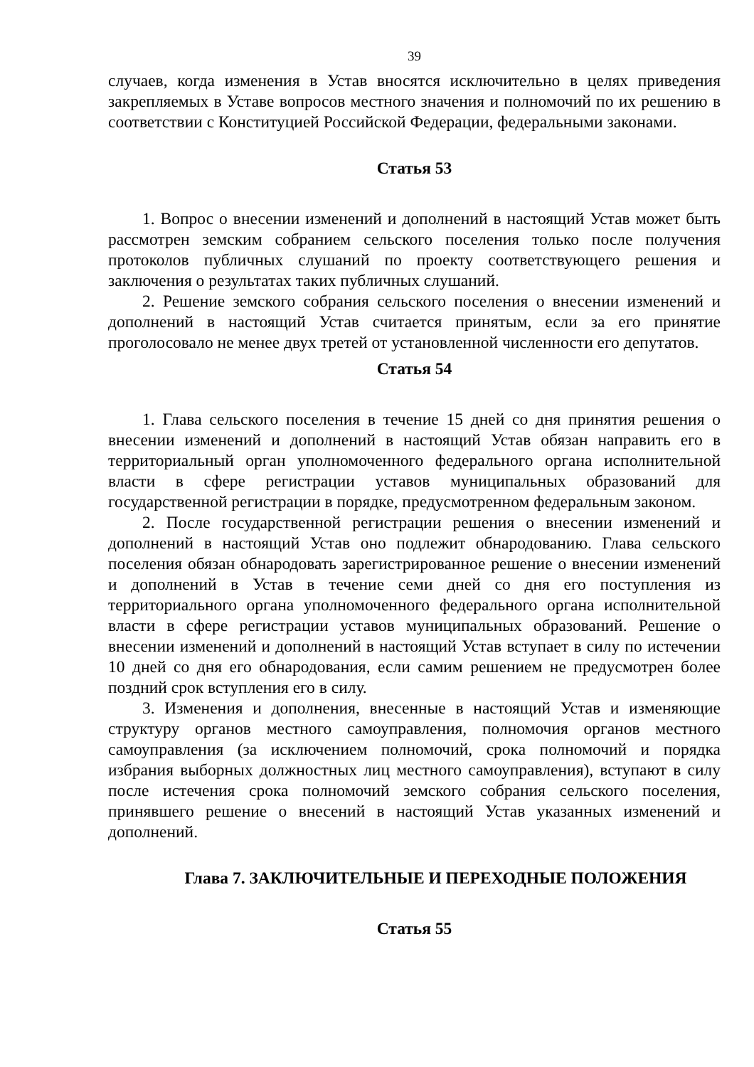39
случаев, когда изменения в Устав вносятся исключительно в целях приведения закрепляемых в Уставе вопросов местного значения и полномочий по их решению в соответствии с Конституцией Российской Федерации, федеральными законами.
Статья 53
1. Вопрос о внесении изменений и дополнений в настоящий Устав может быть рассмотрен земским собранием сельского поселения только после получения протоколов публичных слушаний по проекту соответствующего решения и заключения о результатах таких публичных слушаний.
2. Решение земского собрания сельского поселения о внесении изменений и дополнений в настоящий Устав считается принятым, если за его принятие проголосовало не менее двух третей от установленной численности его депутатов.
Статья 54
1. Глава сельского поселения в течение 15 дней со дня принятия решения о внесении изменений и дополнений в настоящий Устав обязан направить его в территориальный орган уполномоченного федерального органа исполнительной власти в сфере регистрации уставов муниципальных образований для государственной регистрации в порядке, предусмотренном федеральным законом.
2. После государственной регистрации решения о внесении изменений и дополнений в настоящий Устав оно подлежит обнародованию. Глава сельского поселения обязан обнародовать зарегистрированное решение о внесении изменений и дополнений в Устав в течение семи дней со дня его поступления из территориального органа уполномоченного федерального органа исполнительной власти в сфере регистрации уставов муниципальных образований. Решение о внесении изменений и дополнений в настоящий Устав вступает в силу по истечении 10 дней со дня его обнародования, если самим решением не предусмотрен более поздний срок вступления его в силу.
3. Изменения и дополнения, внесенные в настоящий Устав и изменяющие структуру органов местного самоуправления, полномочия органов местного самоуправления (за исключением полномочий, срока полномочий и порядка избрания выборных должностных лиц местного самоуправления), вступают в силу после истечения срока полномочий земского собрания сельского поселения, принявшего решение о внесений в настоящий Устав указанных изменений и дополнений.
Глава 7. ЗАКЛЮЧИТЕЛЬНЫЕ И ПЕРЕХОДНЫЕ ПОЛОЖЕНИЯ
Статья 55